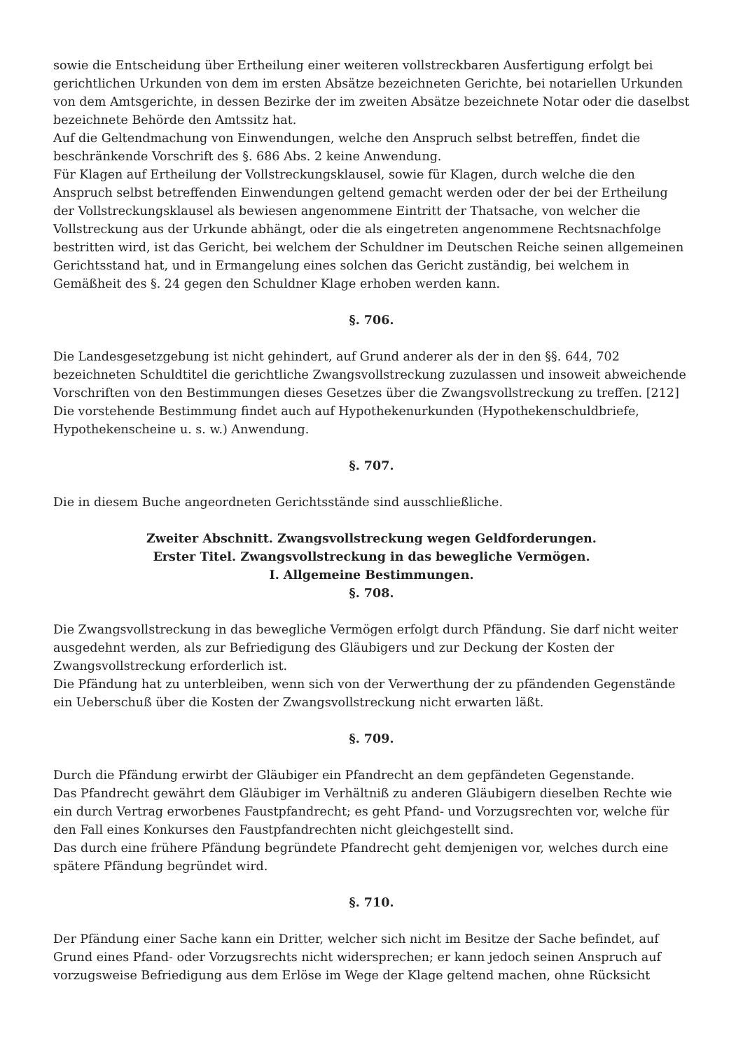sowie die Entscheidung über Ertheilung einer weiteren vollstreckbaren Ausfertigung erfolgt bei gerichtlichen Urkunden von dem im ersten Absätze bezeichneten Gerichte, bei notariellen Urkunden von dem Amtsgerichte, in dessen Bezirke der im zweiten Absätze bezeichnete Notar oder die daselbst bezeichnete Behörde den Amtssitz hat.
Auf die Geltendmachung von Einwendungen, welche den Anspruch selbst betreffen, findet die beschränkende Vorschrift des §. 686 Abs. 2 keine Anwendung.
Für Klagen auf Ertheilung der Vollstreckungsklausel, sowie für Klagen, durch welche die den Anspruch selbst betreffenden Einwendungen geltend gemacht werden oder der bei der Ertheilung der Vollstreckungsklausel als bewiesen angenommene Eintritt der Thatsache, von welcher die Vollstreckung aus der Urkunde abhängt, oder die als eingetreten angenommene Rechtsnachfolge bestritten wird, ist das Gericht, bei welchem der Schuldner im Deutschen Reiche seinen allgemeinen Gerichtsstand hat, und in Ermangelung eines solchen das Gericht zuständig, bei welchem in Gemäßheit des §. 24 gegen den Schuldner Klage erhoben werden kann.
§. 706.
Die Landesgesetzgebung ist nicht gehindert, auf Grund anderer als der in den §§. 644, 702 bezeichneten Schuldtitel die gerichtliche Zwangsvollstreckung zuzulassen und insoweit abweichende Vorschriften von den Bestimmungen dieses Gesetzes über die Zwangsvollstreckung zu treffen. [212]
Die vorstehende Bestimmung findet auch auf Hypothekenurkunden (Hypothekenschuldbriefe, Hypothekenscheine u. s. w.) Anwendung.
§. 707.
Die in diesem Buche angeordneten Gerichtsstände sind ausschließliche.
Zweiter Abschnitt. Zwangsvollstreckung wegen Geldforderungen.
Erster Titel. Zwangsvollstreckung in das bewegliche Vermögen.
I. Allgemeine Bestimmungen.
§. 708.
Die Zwangsvollstreckung in das bewegliche Vermögen erfolgt durch Pfändung. Sie darf nicht weiter ausgedehnt werden, als zur Befriedigung des Gläubigers und zur Deckung der Kosten der Zwangsvollstreckung erforderlich ist.
Die Pfändung hat zu unterbleiben, wenn sich von der Verwerthung der zu pfändenden Gegenstände ein Ueberschuß über die Kosten der Zwangsvollstreckung nicht erwarten läßt.
§. 709.
Durch die Pfändung erwirbt der Gläubiger ein Pfandrecht an dem gepfändeten Gegenstande.
Das Pfandrecht gewährt dem Gläubiger im Verhältniß zu anderen Gläubigern dieselben Rechte wie ein durch Vertrag erworbenes Faustpfandrecht; es geht Pfand- und Vorzugsrechten vor, welche für den Fall eines Konkurses den Faustpfandrechten nicht gleichgestellt sind.
Das durch eine frühere Pfändung begründete Pfandrecht geht demjenigen vor, welches durch eine spätere Pfändung begründet wird.
§. 710.
Der Pfändung einer Sache kann ein Dritter, welcher sich nicht im Besitze der Sache befindet, auf Grund eines Pfand- oder Vorzugsrechts nicht widersprechen; er kann jedoch seinen Anspruch auf vorzugsweise Befriedigung aus dem Erlöse im Wege der Klage geltend machen, ohne Rücksicht